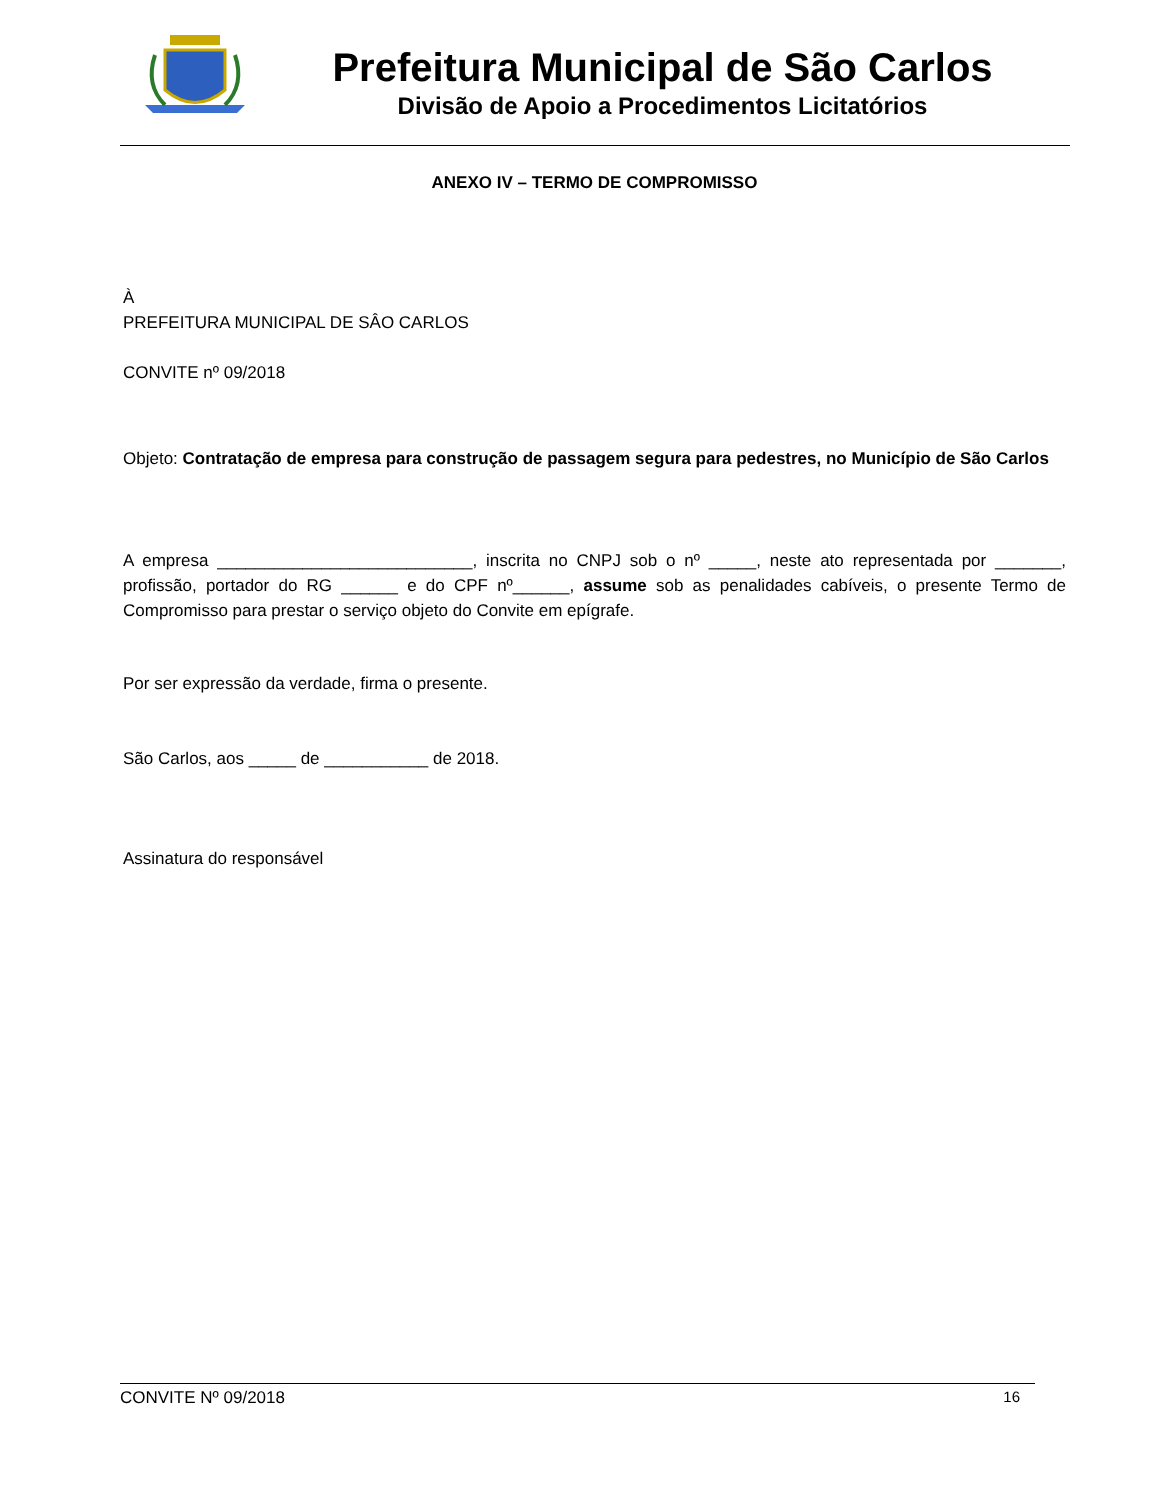Prefeitura Municipal de São Carlos
Divisão de Apoio a Procedimentos Licitatórios
ANEXO IV – TERMO DE COMPROMISSO
À
PREFEITURA MUNICIPAL DE SÂO CARLOS
CONVITE nº 09/2018
Objeto: Contratação de empresa para construção de passagem segura para pedestres, no Município de São Carlos
A empresa ___________________________, inscrita no CNPJ sob o nº _____, neste ato representada por _______, profissão, portador do RG ______ e do CPF nº______, assume sob as penalidades cabíveis, o presente Termo de Compromisso para prestar o serviço objeto do Convite em epígrafe.
Por ser expressão da verdade, firma o presente.
São Carlos, aos _____ de ___________ de 2018.
Assinatura do responsável
CONVITE Nº 09/2018 16